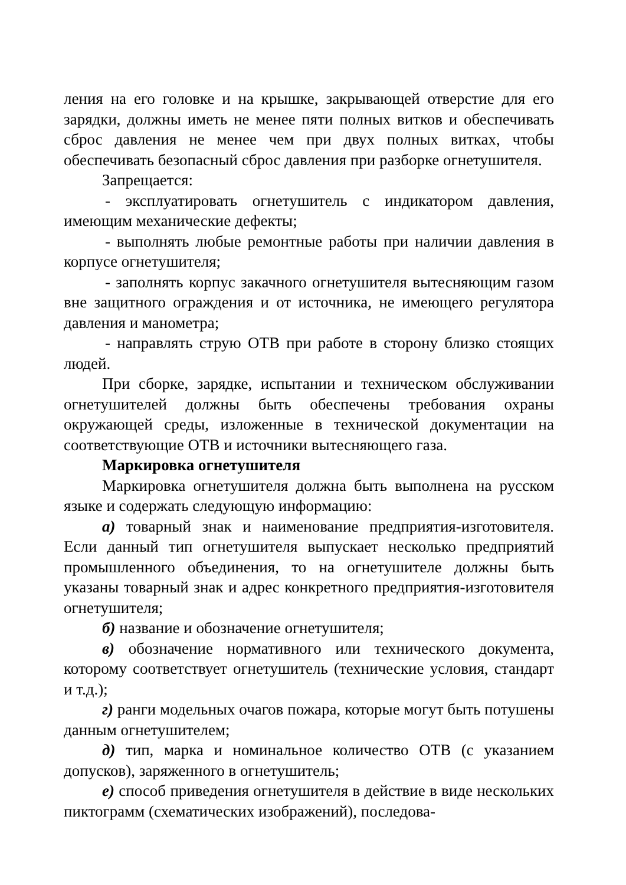ления на его головке и на крышке, закрывающей отверстие для его зарядки, должны иметь не менее пяти полных витков и обеспечивать сброс давления не менее чем при двух полных витках, чтобы обеспечивать безопасный сброс давления при разборке огнетушителя.
Запрещается:
- эксплуатировать огнетушитель с индикатором давления, имеющим механические дефекты;
- выполнять любые ремонтные работы при наличии давления в корпусе огнетушителя;
- заполнять корпус закачного огнетушителя вытесняющим газом вне защитного ограждения и от источника, не имеющего регулятора давления и манометра;
- направлять струю ОТВ при работе в сторону близко стоящих людей.
При сборке, зарядке, испытании и техническом обслуживании огнетушителей должны быть обеспечены требования охраны окружающей среды, изложенные в технической документации на соответствующие ОТВ и источники вытесняющего газа.
Маркировка огнетушителя
Маркировка огнетушителя должна быть выполнена на русском языке и содержать следующую информацию:
а) товарный знак и наименование предприятия-изготовителя. Если данный тип огнетушителя выпускает несколько предприятий промышленного объединения, то на огнетушителе должны быть указаны товарный знак и адрес конкретного предприятия-изготовителя огнетушителя;
б) название и обозначение огнетушителя;
в) обозначение нормативного или технического документа, которому соответствует огнетушитель (технические условия, стандарт и т.д.);
г) ранги модельных очагов пожара, которые могут быть потушены данным огнетушителем;
д) тип, марка и номинальное количество ОТВ (с указанием допусков), заряженного в огнетушитель;
е) способ приведения огнетушителя в действие в виде нескольких пиктограмм (схематических изображений), последова-